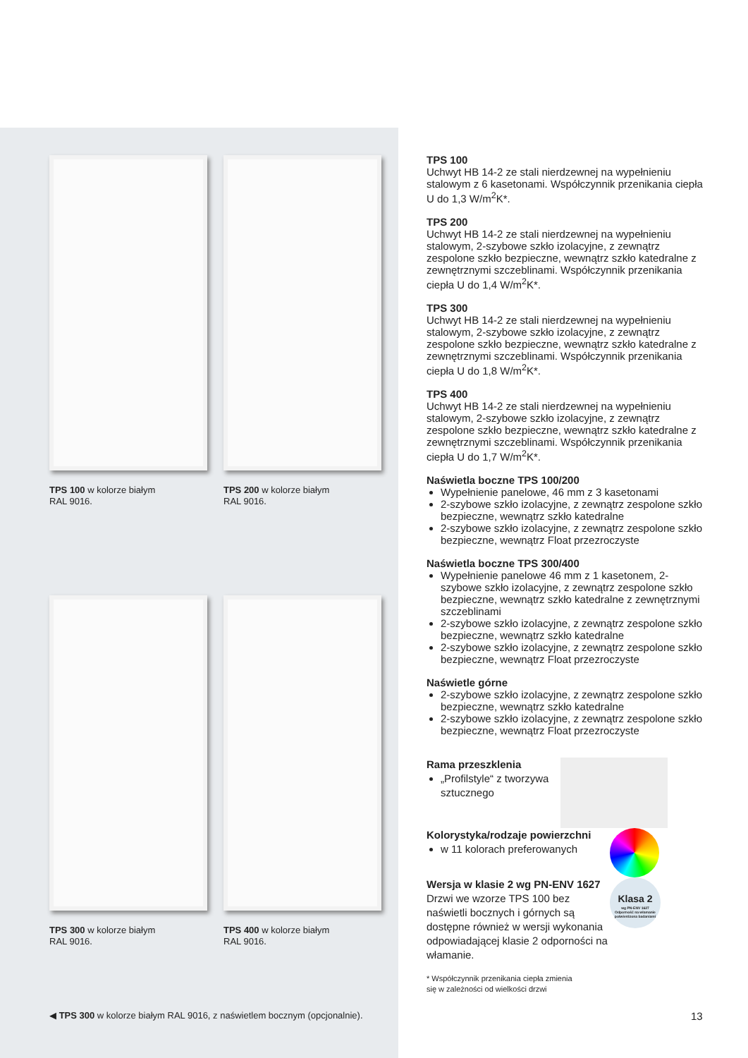TPS 100 w kolorze białym
RAL 9016.
TPS 200 w kolorze białym
RAL 9016.
TPS 300 w kolorze białym
RAL 9016.
TPS 400 w kolorze białym
RAL 9016.
◀ TPS 300 w kolorze białym RAL 9016, z naświetlem bocznym (opcjonalnie).
TPS 100
Uchwyt HB 14-2 ze stali nierdzewnej na wypełnieniu stalowym z 6 kasetonami. Współczynnik przenikania ciepła U do 1,3 W/m<sup>2</sup>K*.
TPS 200
Uchwyt HB 14-2 ze stali nierdzewnej na wypełnieniu stalowym, 2-szybowe szkło izolacyjne, z zewnątrz zespolone szkło bezpieczne, wewnątrz szkło katedralne z zewnętrznymi szczeblinami. Współczynnik przenikania ciepła U do 1,4 W/m<sup>2</sup>K*.
TPS 300
Uchwyt HB 14-2 ze stali nierdzewnej na wypełnieniu stalowym, 2-szybowe szkło izolacyjne, z zewnątrz zespolone szkło bezpieczne, wewnątrz szkło katedralne z zewnętrznymi szczeblinami. Współczynnik przenikania ciepła U do 1,8 W/m<sup>2</sup>K*.
TPS 400
Uchwyt HB 14-2 ze stali nierdzewnej na wypełnieniu stalowym, 2-szybowe szkło izolacyjne, z zewnątrz zespolone szkło bezpieczne, wewnątrz szkło katedralne z zewnętrznymi szczeblinami. Współczynnik przenikania ciepła U do 1,7 W/m<sup>2</sup>K*.
Naświetla boczne TPS 100/200
Wypełnienie panelowe, 46 mm z 3 kasetonami
2-szybowe szkło izolacyjne, z zewnątrz zespolone szkło bezpieczne, wewnątrz szkło katedralne
2-szybowe szkło izolacyjne, z zewnątrz zespolone szkło bezpieczne, wewnątrz Float przezroczyste
Naświetla boczne TPS 300/400
Wypełnienie panelowe 46 mm z 1 kasetonem, 2-szybowe szkło izolacyjne, z zewnątrz zespolone szkło bezpieczne, wewnątrz szkło katedralne z zewnętrznymi szczeblinami
2-szybowe szkło izolacyjne, z zewnątrz zespolone szkło bezpieczne, wewnątrz szkło katedralne
2-szybowe szkło izolacyjne, z zewnątrz zespolone szkło bezpieczne, wewnątrz Float przezroczyste
Naświetle górne
2-szybowe szkło izolacyjne, z zewnątrz zespolone szkło bezpieczne, wewnątrz szkło katedralne
2-szybowe szkło izolacyjne, z zewnątrz zespolone szkło bezpieczne, wewnątrz Float przezroczyste
Rama przeszklenia
„Profilstyle“ z tworzywa sztucznego
Kolorystyka/rodzaje powierzchni
w 11 kolorach preferowanych
Wersja w klasie 2 wg PN-ENV 1627
Drzwi we wzorze TPS 100 bez naświetli bocznych i górnych są dostępne również w wersji wykonania odpowiadającej klasie 2 odporności na włamanie.
Klasa 2
wg PN-ENV 1627
Odporność na włamanie potwierdzona badaniami
* Współczynnik przenikania ciepła zmienia
się w zależności od wielkości drzwi
13